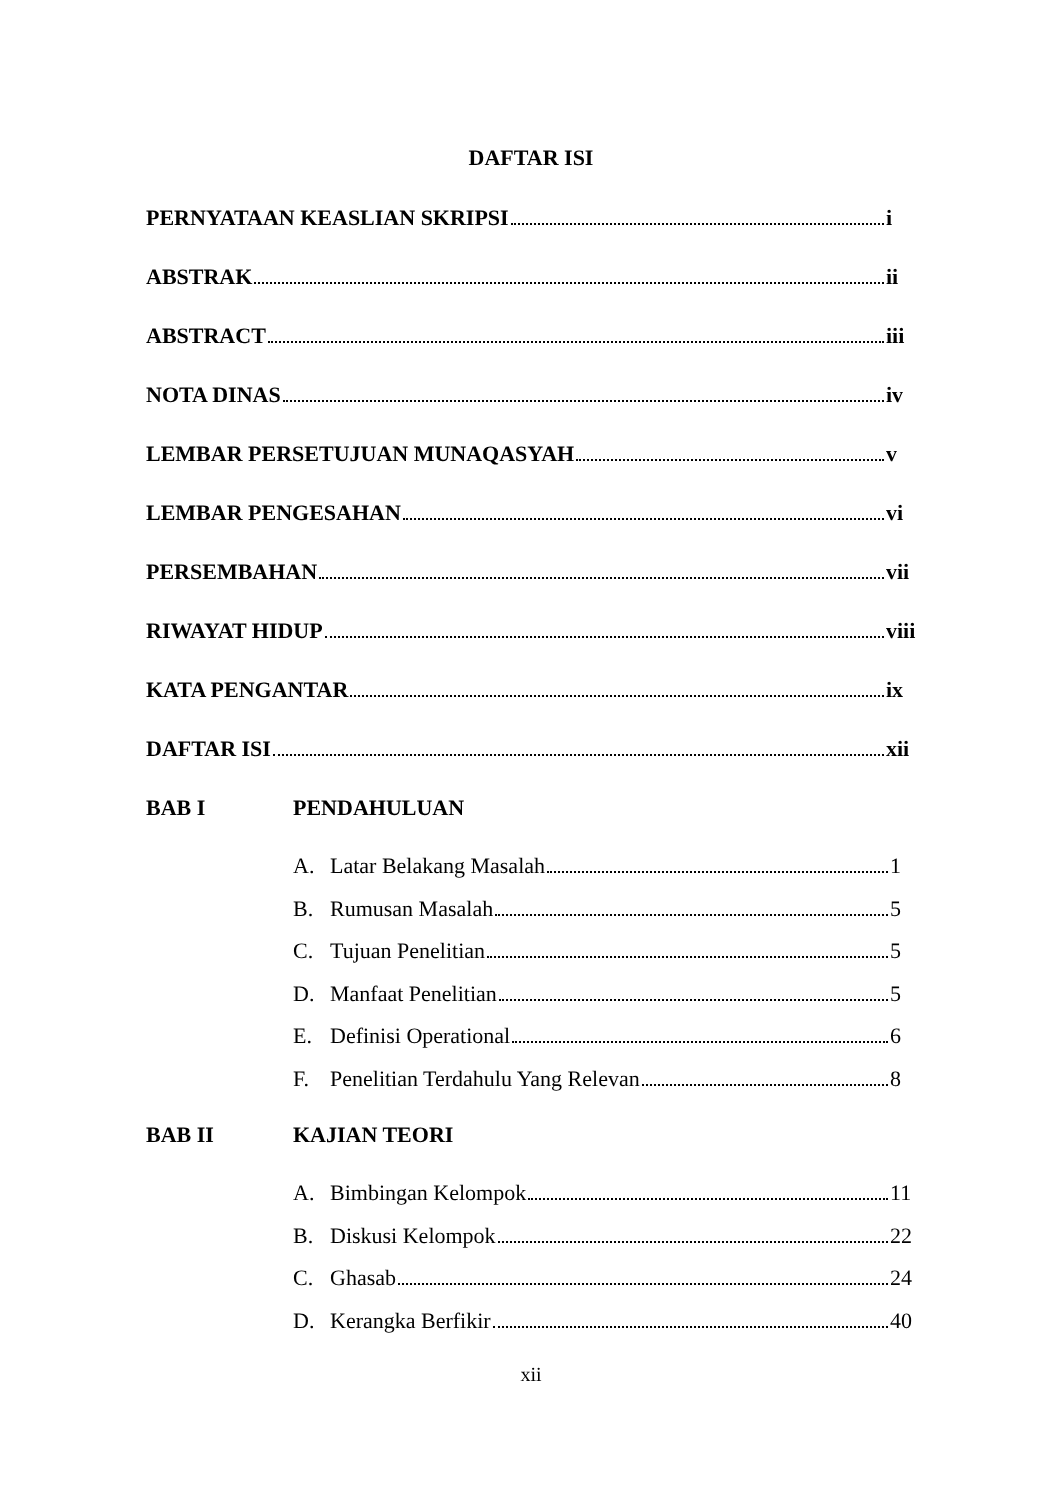DAFTAR ISI
PERNYATAAN KEASLIAN SKRIPSI i
ABSTRAK ii
ABSTRACT iii
NOTA DINAS iv
LEMBAR PERSETUJUAN MUNAQASYAH v
LEMBAR PENGESAHAN vi
PERSEMBAHAN vii
RIWAYAT HIDUP viii
KATA PENGANTAR ix
DAFTAR ISI xii
BAB I PENDAHULUAN
A. Latar Belakang Masalah 1
B. Rumusan Masalah 5
C. Tujuan Penelitian 5
D. Manfaat Penelitian 5
E. Definisi Operational 6
F. Penelitian Terdahulu Yang Relevan 8
BAB II KAJIAN TEORI
A. Bimbingan Kelompok 11
B. Diskusi Kelompok 22
C. Ghasab 24
D. Kerangka Berfikir 40
xii